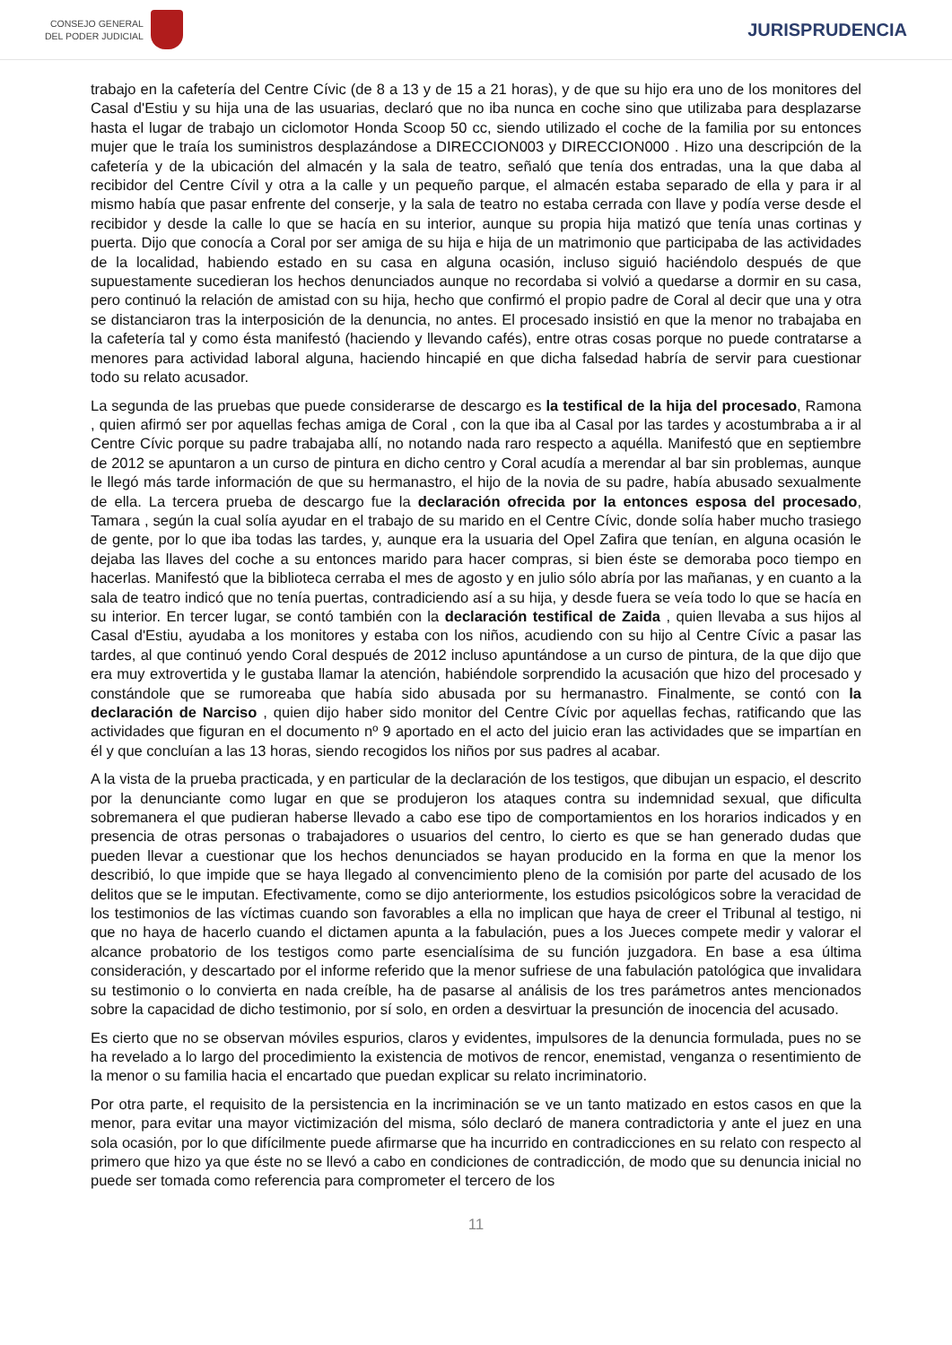CONSEJO GENERAL
DEL PODER JUDICIAL
JURISPRUDENCIA
trabajo en la cafetería del Centre Cívic (de 8 a 13 y de 15 a 21 horas), y de que su hijo era uno de los monitores del Casal d'Estiu y su hija una de las usuarias, declaró que no iba nunca en coche sino que utilizaba para desplazarse hasta el lugar de trabajo un ciclomotor Honda Scoop 50 cc, siendo utilizado el coche de la familia por su entonces mujer que le traía los suministros desplazándose a DIRECCION003 y DIRECCION000 . Hizo una descripción de la cafetería y de la ubicación del almacén y la sala de teatro, señaló que tenía dos entradas, una la que daba al recibidor del Centre Cívil y otra a la calle y un pequeño parque, el almacén estaba separado de ella y para ir al mismo había que pasar enfrente del conserje, y la sala de teatro no estaba cerrada con llave y podía verse desde el recibidor y desde la calle lo que se hacía en su interior, aunque su propia hija matizó que tenía unas cortinas y puerta. Dijo que conocía a Coral por ser amiga de su hija e hija de un matrimonio que participaba de las actividades de la localidad, habiendo estado en su casa en alguna ocasión, incluso siguió haciéndolo después de que supuestamente sucedieran los hechos denunciados aunque no recordaba si volvió a quedarse a dormir en su casa, pero continuó la relación de amistad con su hija, hecho que confirmó el propio padre de Coral al decir que una y otra se distanciaron tras la interposición de la denuncia, no antes. El procesado insistió en que la menor no trabajaba en la cafetería tal y como ésta manifestó (haciendo y llevando cafés), entre otras cosas porque no puede contratarse a menores para actividad laboral alguna, haciendo hincapié en que dicha falsedad habría de servir para cuestionar todo su relato acusador.
La segunda de las pruebas que puede considerarse de descargo es la testifical de la hija del procesado, Ramona , quien afirmó ser por aquellas fechas amiga de Coral , con la que iba al Casal por las tardes y acostumbraba a ir al Centre Cívic porque su padre trabajaba allí, no notando nada raro respecto a aquélla. Manifestó que en septiembre de 2012 se apuntaron a un curso de pintura en dicho centro y Coral acudía a merendar al bar sin problemas, aunque le llegó más tarde información de que su hermanastro, el hijo de la novia de su padre, había abusado sexualmente de ella. La tercera prueba de descargo fue la declaración ofrecida por la entonces esposa del procesado, Tamara , según la cual solía ayudar en el trabajo de su marido en el Centre Cívic, donde solía haber mucho trasiego de gente, por lo que iba todas las tardes, y, aunque era la usuaria del Opel Zafira que tenían, en alguna ocasión le dejaba las llaves del coche a su entonces marido para hacer compras, si bien éste se demoraba poco tiempo en hacerlas. Manifestó que la biblioteca cerraba el mes de agosto y en julio sólo abría por las mañanas, y en cuanto a la sala de teatro indicó que no tenía puertas, contradiciendo así a su hija, y desde fuera se veía todo lo que se hacía en su interior. En tercer lugar, se contó también con la declaración testifical de Zaida , quien llevaba a sus hijos al Casal d'Estiu, ayudaba a los monitores y estaba con los niños, acudiendo con su hijo al Centre Cívic a pasar las tardes, al que continuó yendo Coral después de 2012 incluso apuntándose a un curso de pintura, de la que dijo que era muy extrovertida y le gustaba llamar la atención, habiéndole sorprendido la acusación que hizo del procesado y constándole que se rumoreaba que había sido abusada por su hermanastro. Finalmente, se contó con la declaración de Narciso , quien dijo haber sido monitor del Centre Cívic por aquellas fechas, ratificando que las actividades que figuran en el documento nº 9 aportado en el acto del juicio eran las actividades que se impartían en él y que concluían a las 13 horas, siendo recogidos los niños por sus padres al acabar.
A la vista de la prueba practicada, y en particular de la declaración de los testigos, que dibujan un espacio, el descrito por la denunciante como lugar en que se produjeron los ataques contra su indemnidad sexual, que dificulta sobremanera el que pudieran haberse llevado a cabo ese tipo de comportamientos en los horarios indicados y en presencia de otras personas o trabajadores o usuarios del centro, lo cierto es que se han generado dudas que pueden llevar a cuestionar que los hechos denunciados se hayan producido en la forma en que la menor los describió, lo que impide que se haya llegado al convencimiento pleno de la comisión por parte del acusado de los delitos que se le imputan. Efectivamente, como se dijo anteriormente, los estudios psicológicos sobre la veracidad de los testimonios de las víctimas cuando son favorables a ella no implican que haya de creer el Tribunal al testigo, ni que no haya de hacerlo cuando el dictamen apunta a la fabulación, pues a los Jueces compete medir y valorar el alcance probatorio de los testigos como parte esencialísima de su función juzgadora. En base a esa última consideración, y descartado por el informe referido que la menor sufriese de una fabulación patológica que invalidara su testimonio o lo convierta en nada creíble, ha de pasarse al análisis de los tres parámetros antes mencionados sobre la capacidad de dicho testimonio, por sí solo, en orden a desvirtuar la presunción de inocencia del acusado.
Es cierto que no se observan móviles espurios, claros y evidentes, impulsores de la denuncia formulada, pues no se ha revelado a lo largo del procedimiento la existencia de motivos de rencor, enemistad, venganza o resentimiento de la menor o su familia hacia el encartado que puedan explicar su relato incriminatorio.
Por otra parte, el requisito de la persistencia en la incriminación se ve un tanto matizado en estos casos en que la menor, para evitar una mayor victimización del misma, sólo declaró de manera contradictoria y ante el juez en una sola ocasión, por lo que difícilmente puede afirmarse que ha incurrido en contradicciones en su relato con respecto al primero que hizo ya que éste no se llevó a cabo en condiciones de contradicción, de modo que su denuncia inicial no puede ser tomada como referencia para comprometer el tercero de los
11